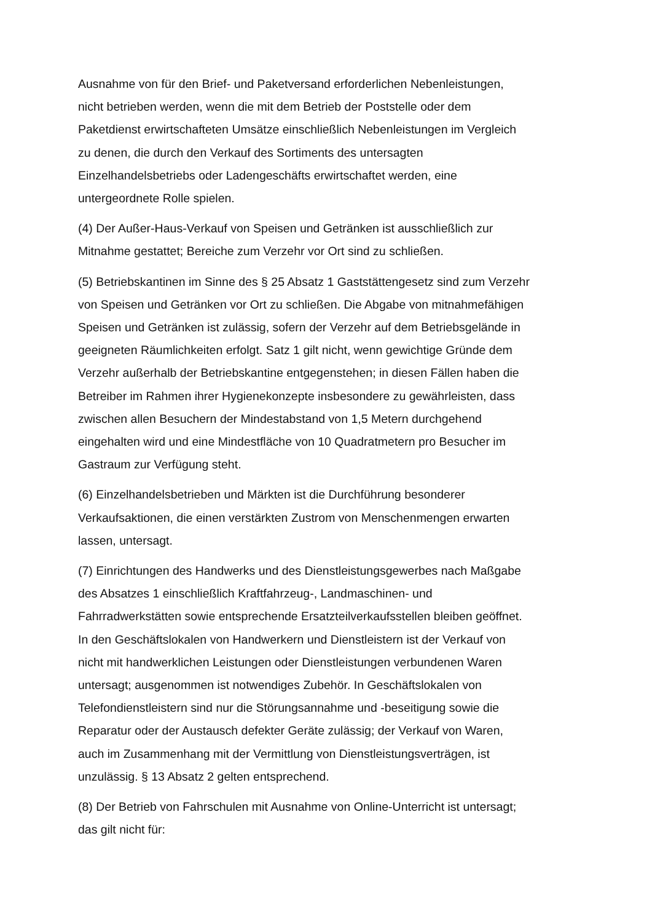Ausnahme von für den Brief- und Paketversand erforderlichen Nebenleistungen,
nicht betrieben werden, wenn die mit dem Betrieb der Poststelle oder dem
Paketdienst erwirtschafteten Umsätze einschließlich Nebenleistungen im Vergleich
zu denen, die durch den Verkauf des Sortiments des untersagten
Einzelhandelsbetriebs oder Ladengeschäfts erwirtschaftet werden, eine
untergeordnete Rolle spielen.
(4) Der Außer-Haus-Verkauf von Speisen und Getränken ist ausschließlich zur
Mitnahme gestattet; Bereiche zum Verzehr vor Ort sind zu schließen.
(5) Betriebskantinen im Sinne des § 25 Absatz 1 Gaststättengesetz sind zum Verzehr
von Speisen und Getränken vor Ort zu schließen. Die Abgabe von mitnahmefähigen
Speisen und Getränken ist zulässig, sofern der Verzehr auf dem Betriebsgelände in
geeigneten Räumlichkeiten erfolgt. Satz 1 gilt nicht, wenn gewichtige Gründe dem
Verzehr außerhalb der Betriebskantine entgegenstehen; in diesen Fällen haben die
Betreiber im Rahmen ihrer Hygienekonzepte insbesondere zu gewährleisten, dass
zwischen allen Besuchern der Mindestabstand von 1,5 Metern durchgehend
eingehalten wird und eine Mindestfläche von 10 Quadratmetern pro Besucher im
Gastraum zur Verfügung steht.
(6) Einzelhandelsbetrieben und Märkten ist die Durchführung besonderer
Verkaufsaktionen, die einen verstärkten Zustrom von Menschenmengen erwarten
lassen, untersagt.
(7) Einrichtungen des Handwerks und des Dienstleistungsgewerbes nach Maßgabe
des Absatzes 1 einschließlich Kraftfahrzeug-, Landmaschinen- und
Fahrradwerkstätten sowie entsprechende Ersatzteilverkaufsstellen bleiben geöffnet.
In den Geschäftslokalen von Handwerkern und Dienstleistern ist der Verkauf von
nicht mit handwerklichen Leistungen oder Dienstleistungen verbundenen Waren
untersagt; ausgenommen ist notwendiges Zubehör. In Geschäftslokalen von
Telefondienstleistern sind nur die Störungsannahme und -beseitigung sowie die
Reparatur oder der Austausch defekter Geräte zulässig; der Verkauf von Waren,
auch im Zusammenhang mit der Vermittlung von Dienstleistungsverträgen, ist
unzulässig. § 13 Absatz 2 gelten entsprechend.
(8) Der Betrieb von Fahrschulen mit Ausnahme von Online-Unterricht ist untersagt;
das gilt nicht für: